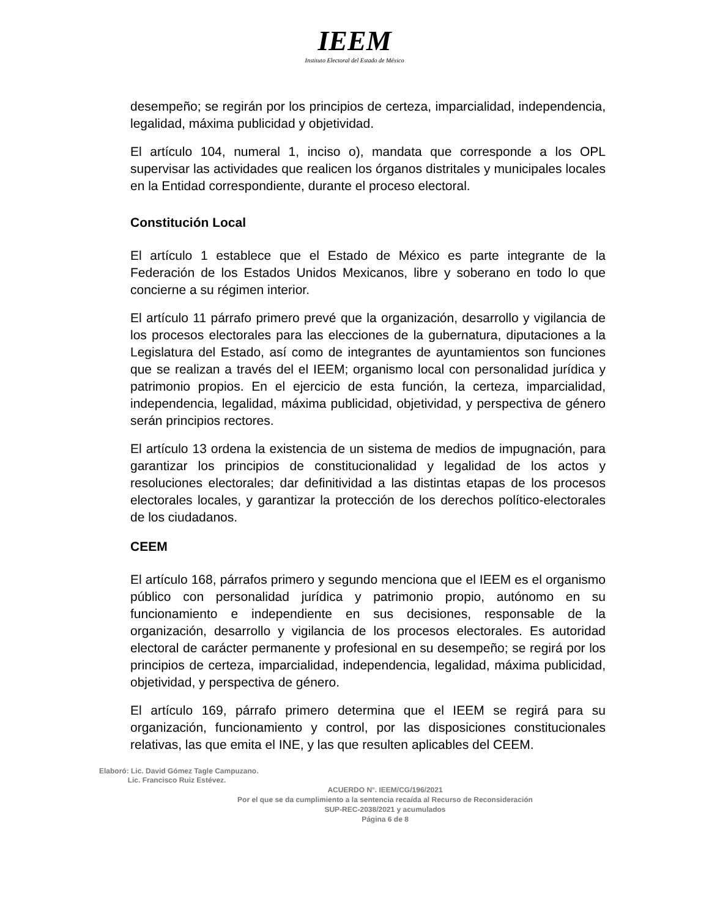IEEM
Instituto Electoral del Estado de México
desempeño; se regirán por los principios de certeza, imparcialidad, independencia, legalidad, máxima publicidad y objetividad.
El artículo 104, numeral 1, inciso o), mandata que corresponde a los OPL supervisar las actividades que realicen los órganos distritales y municipales locales en la Entidad correspondiente, durante el proceso electoral.
Constitución Local
El artículo 1 establece que el Estado de México es parte integrante de la Federación de los Estados Unidos Mexicanos, libre y soberano en todo lo que concierne a su régimen interior.
El artículo 11 párrafo primero prevé que la organización, desarrollo y vigilancia de los procesos electorales para las elecciones de la gubernatura, diputaciones a la Legislatura del Estado, así como de integrantes de ayuntamientos son funciones que se realizan a través del el IEEM; organismo local con personalidad jurídica y patrimonio propios. En el ejercicio de esta función, la certeza, imparcialidad, independencia, legalidad, máxima publicidad, objetividad, y perspectiva de género serán principios rectores.
El artículo 13 ordena la existencia de un sistema de medios de impugnación, para garantizar los principios de constitucionalidad y legalidad de los actos y resoluciones electorales; dar definitividad a las distintas etapas de los procesos electorales locales, y garantizar la protección de los derechos político-electorales de los ciudadanos.
CEEM
El artículo 168, párrafos primero y segundo menciona que el IEEM es el organismo público con personalidad jurídica y patrimonio propio, autónomo en su funcionamiento e independiente en sus decisiones, responsable de la organización, desarrollo y vigilancia de los procesos electorales. Es autoridad electoral de carácter permanente y profesional en su desempeño; se regirá por los principios de certeza, imparcialidad, independencia, legalidad, máxima publicidad, objetividad, y perspectiva de género.
El artículo 169, párrafo primero determina que el IEEM se regirá para su organización, funcionamiento y control, por las disposiciones constitucionales relativas, las que emita el INE, y las que resulten aplicables del CEEM.
Elaboró: Lic. David Gómez Tagle Campuzano.
Lic. Francisco Ruiz Estévez.
ACUERDO N°. IEEM/CG/196/2021
Por el que se da cumplimiento a la sentencia recaída al Recurso de Reconsideración
SUP-REC-2038/2021 y acumulados
Página 6 de 8